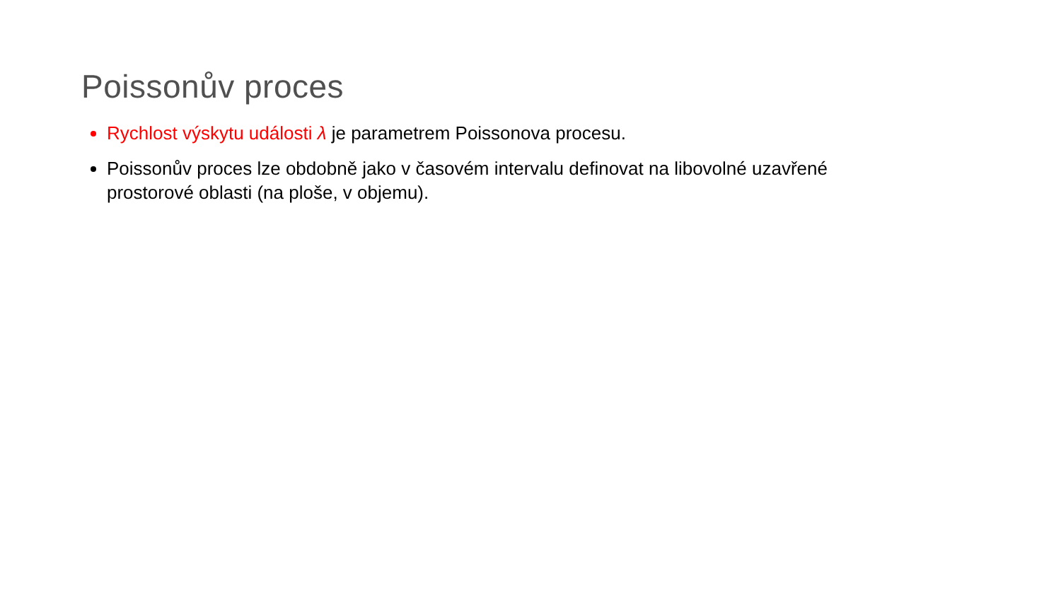Poissonův proces
Rychlost výskytu události λ je parametrem Poissonova procesu.
Poissonův proces lze obdobně jako v časovém intervalu definovat na libovolné uzavřené prostorové oblasti (na ploše, v objemu).